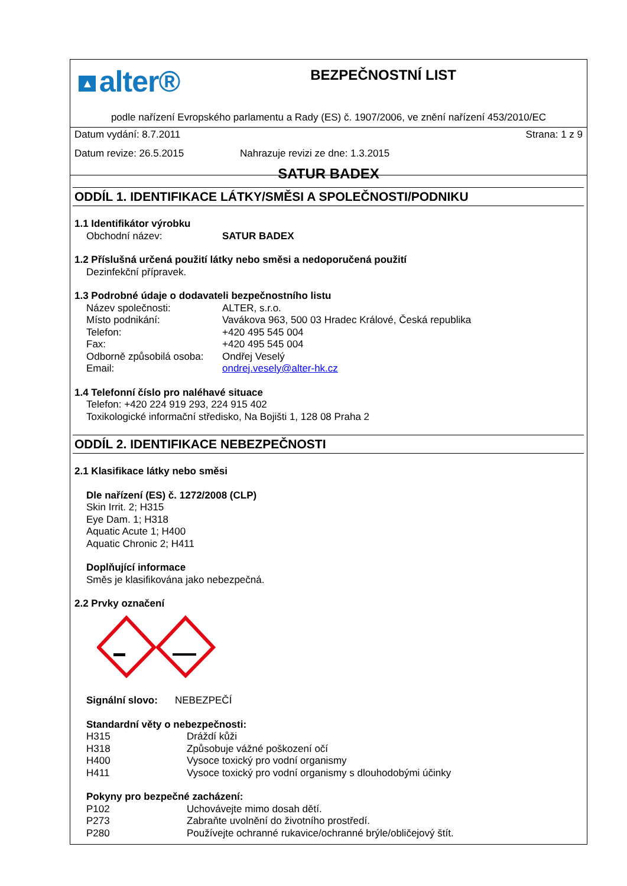▲ alter®
BEZPEČNOSTNÍ LIST
podle nařízení Evropského parlamentu a Rady (ES) č. 1907/2006, ve znění nařízení 453/2010/EC
Datum vydání: 8.7.2011 Strana: 1 z 9
Datum revize: 26.5.2015 Nahrazuje revizi ze dne: 1.3.2015
SATUR BADEX
ODDÍL 1. IDENTIFIKACE LÁTKY/SMĚSI A SPOLEČNOSTI/PODNIKU
1.1 Identifikátor výrobku
Obchodní název: SATUR BADEX
1.2 Příslušná určená použití látky nebo směsi a nedoporučená použití
Dezinfekční přípravek.
1.3 Podrobné údaje o dodavateli bezpečnostního listu
Název společnosti: ALTER, s.r.o.
Místo podnikání: Vavákova 963, 500 03 Hradec Králové, Česká republika
Telefon: +420 495 545 004
Fax: +420 495 545 004
Odborně způsobilá osoba: Ondřej Veselý
Email: ondrej.vesely@alter-hk.cz
1.4 Telefonní číslo pro naléhavé situace
Telefon: +420 224 919 293, 224 915 402
Toxikologické informační středisko, Na Bojišti 1, 128 08 Praha 2
ODDÍL 2. IDENTIFIKACE NEBEZPEČNOSTI
2.1 Klasifikace látky nebo směsi
Dle nařízení (ES) č. 1272/2008 (CLP)
Skin Irrit. 2; H315
Eye Dam. 1; H318
Aquatic Acute 1; H400
Aquatic Chronic 2; H411
Doplňující informace
Směs je klasifikována jako nebezpečná.
2.2 Prvky označení
Signální slovo: NEBEZPEČÍ
Standardní věty o nebezpečnosti:
H315 Dráždí kůži
H318 Způsobuje vážné poškození očí
H400 Vysoce toxický pro vodní organismy
H411 Vysoce toxický pro vodní organismy s dlouhodobými účinky
Pokyny pro bezpečné zacházení:
P102 Uchovávejte mimo dosah dětí.
P273 Zabraňte uvolnění do životního prostředí.
P280 Používejte ochranné rukavice/ochranné brýle/obličejový štít.